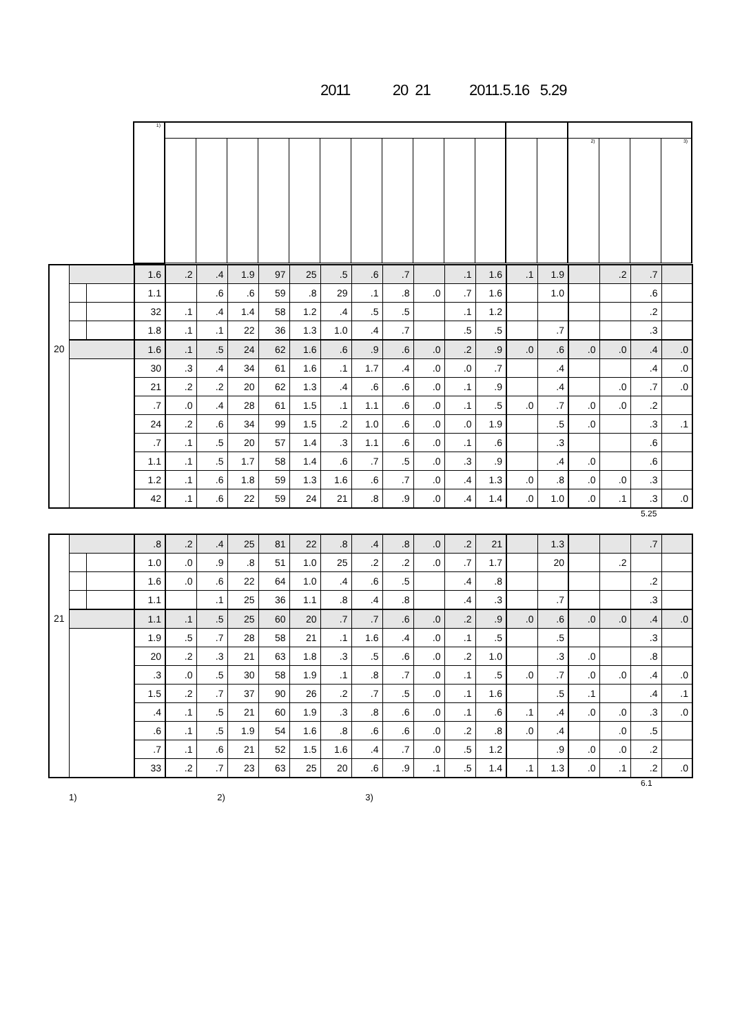2011 20 21 2011.5.16 5.29
| | | | 1) | | | | | | | | | | | | | | | | | |
| | | | | | | | | | | | | | | | | | 2) | | | 3) |
| | | | 1.6 | .2 | .4 | 1.9 | 97 | 25 | .5 | .6 | .7 | | .1 | 1.6 | .1 | 1.9 | | .2 | .7 | |
| | | | 1.1 | | .6 | .6 | 59 | .8 | 29 | .1 | .8 | .0 | .7 | 1.6 | | 1.0 | | | .6 | |
| | | | 32 | .1 | .4 | 1.4 | 58 | 1.2 | .4 | .5 | .5 | | .1 | 1.2 | | | | | .2 | |
| | | | 1.8 | .1 | .1 | 22 | 36 | 1.3 | 1.0 | .4 | .7 | | .5 | .5 | | .7 | | | .3 | |
| 20 | | | 1.6 | .1 | .5 | 24 | 62 | 1.6 | .6 | .9 | .6 | .0 | .2 | .9 | .0 | .6 | .0 | .0 | .4 | .0 |
| | | | 30 | .3 | .4 | 34 | 61 | 1.6 | .1 | 1.7 | .4 | .0 | .0 | .7 | | .4 | | | .4 | .0 |
| | | | 21 | .2 | .2 | 20 | 62 | 1.3 | .4 | .6 | .6 | .0 | .1 | .9 | | .4 | | .0 | .7 | .0 |
| | | | .7 | .0 | .4 | 28 | 61 | 1.5 | .1 | 1.1 | .6 | .0 | .1 | .5 | .0 | .7 | .0 | .0 | .2 | |
| | | | 24 | .2 | .6 | 34 | 99 | 1.5 | .2 | 1.0 | .6 | .0 | .0 | 1.9 | | .5 | .0 | | .3 | .1 |
| | | | .7 | .1 | .5 | 20 | 57 | 1.4 | .3 | 1.1 | .6 | .0 | .1 | .6 | | .3 | | | .6 | |
| | | | 1.1 | .1 | .5 | 1.7 | 58 | 1.4 | .6 | .7 | .5 | .0 | .3 | .9 | | .4 | .0 | | .6 | |
| | | | 1.2 | .1 | .6 | 1.8 | 59 | 1.3 | 1.6 | .6 | .7 | .0 | .4 | 1.3 | .0 | .8 | .0 | .0 | .3 | |
| | | | 42 | .1 | .6 | 22 | 59 | 24 | 21 | .8 | .9 | .0 | .4 | 1.4 | .0 | 1.0 | .0 | .1 | .3 | .0 |
5.25
| | | | .8 | .2 | .4 | 25 | 81 | 22 | .8 | .4 | .8 | .0 | .2 | 21 | | 1.3 | | | .7 | |
| | | | 1.0 | .0 | .9 | .8 | 51 | 1.0 | 25 | .2 | .2 | .0 | .7 | 1.7 | | 20 | | .2 | | |
| | | | 1.6 | .0 | .6 | 22 | 64 | 1.0 | .4 | .6 | .5 | | .4 | .8 | | | | | .2 | |
| | | | 1.1 | | .1 | 25 | 36 | 1.1 | .8 | .4 | .8 | | .4 | .3 | | .7 | | | .3 | |
| 21 | | | 1.1 | .1 | .5 | 25 | 60 | 20 | .7 | .7 | .6 | .0 | .2 | .9 | .0 | .6 | .0 | .0 | .4 | .0 |
| | | | 1.9 | .5 | .7 | 28 | 58 | 21 | .1 | 1.6 | .4 | .0 | .1 | .5 | | .5 | | | .3 | |
| | | | 20 | .2 | .3 | 21 | 63 | 1.8 | .3 | .5 | .6 | .0 | .2 | 1.0 | | .3 | .0 | | .8 | |
| | | | .3 | .0 | .5 | 30 | 58 | 1.9 | .1 | .8 | .7 | .0 | .1 | .5 | .0 | .7 | .0 | .0 | .4 | .0 |
| | | | 1.5 | .2 | .7 | 37 | 90 | 26 | .2 | .7 | .5 | .0 | .1 | 1.6 | | .5 | .1 | | .4 | .1 |
| | | | .4 | .1 | .5 | 21 | 60 | 1.9 | .3 | .8 | .6 | .0 | .1 | .6 | .1 | .4 | .0 | .0 | .3 | .0 |
| | | | .6 | .1 | .5 | 1.9 | 54 | 1.6 | .8 | .6 | .6 | .0 | .2 | .8 | .0 | .4 | | .0 | .5 | |
| | | | .7 | .1 | .6 | 21 | 52 | 1.5 | 1.6 | .4 | .7 | .0 | .5 | 1.2 | | .9 | .0 | .0 | .2 | |
| | | | 33 | .2 | .7 | 23 | 63 | 25 | 20 | .6 | .9 | .1 | .5 | 1.4 | .1 | 1.3 | .0 | .1 | .2 | .0 |
6.1
1) 2) 3)